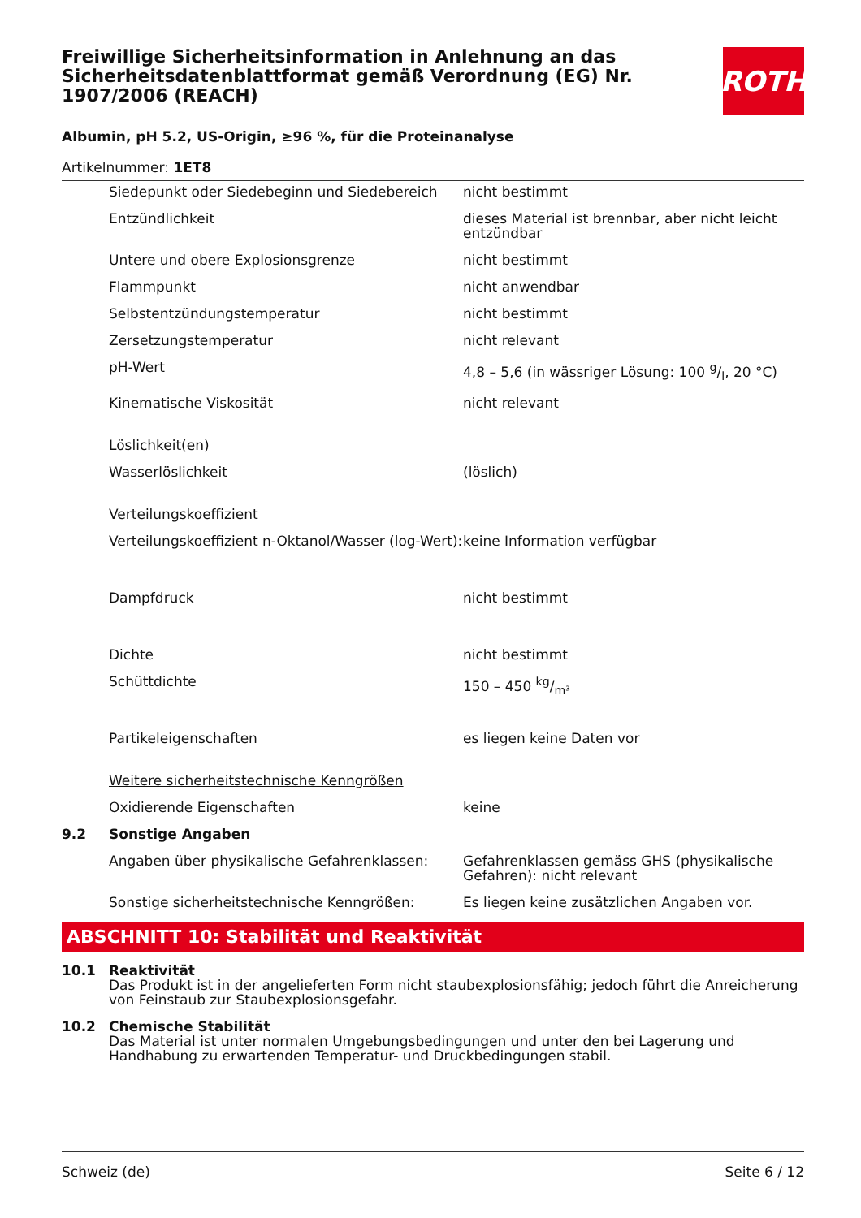ROTH
Freiwillige Sicherheitsinformation in Anlehnung an das Sicherheitsdatenblattformat gemäß Verordnung (EG) Nr. 1907/2006 (REACH)
Albumin, pH 5.2, US-Origin, ≥96 %, für die Proteinanalyse
Artikelnummer: 1ET8
| | Siedepunkt oder Siedebeginn und Siedebereich | nicht bestimmt |
| | Entzündlichkeit | dieses Material ist brennbar, aber nicht leicht entzündbar |
| | Untere und obere Explosionsgrenze | nicht bestimmt |
| | Flammpunkt | nicht anwendbar |
| | Selbstentzündungstemperatur | nicht bestimmt |
| | Zersetzungstemperatur | nicht relevant |
| | pH-Wert | 4,8 – 5,6 (in wässriger Lösung: 100 g/l, 20 °C) |
| | Kinematische Viskosität | nicht relevant |
| | Löslichkeit(en) | |
| | Wasserlöslichkeit | (löslich) |
| | Verteilungskoeffizient | |
| | Verteilungskoeffizient n-Oktanol/Wasser (log-Wert): | keine Information verfügbar |
| | Dampfdruck | nicht bestimmt |
| | Dichte | nicht bestimmt |
| | Schüttdichte | 150 – 450 kg/m³ |
| | Partikeleigenschaften | es liegen keine Daten vor |
| | Weitere sicherheitstechnische Kenngrößen | |
| | Oxidierende Eigenschaften | keine |
| 9.2 | Sonstige Angaben | |
| | Angaben über physikalische Gefahrenklassen: | Gefahrenklassen gemäss GHS (physikalische Gefahren): nicht relevant |
| | Sonstige sicherheitstechnische Kenngrößen: | Es liegen keine zusätzlichen Angaben vor. |
ABSCHNITT 10: Stabilität und Reaktivität
| 10.1 | Reaktivität Das Produkt ist in der angelieferten Form nicht staubexplosionsfähig; jedoch führt die Anreicherung von Feinstaub zur Staubexplosionsgefahr. |
| 10.2 | Chemische Stabilität Das Material ist unter normalen Umgebungsbedingungen und unter den bei Lagerung und Handhabung zu erwartenden Temperatur- und Druckbedingungen stabil. |
Schweiz (de) Seite 6 / 12